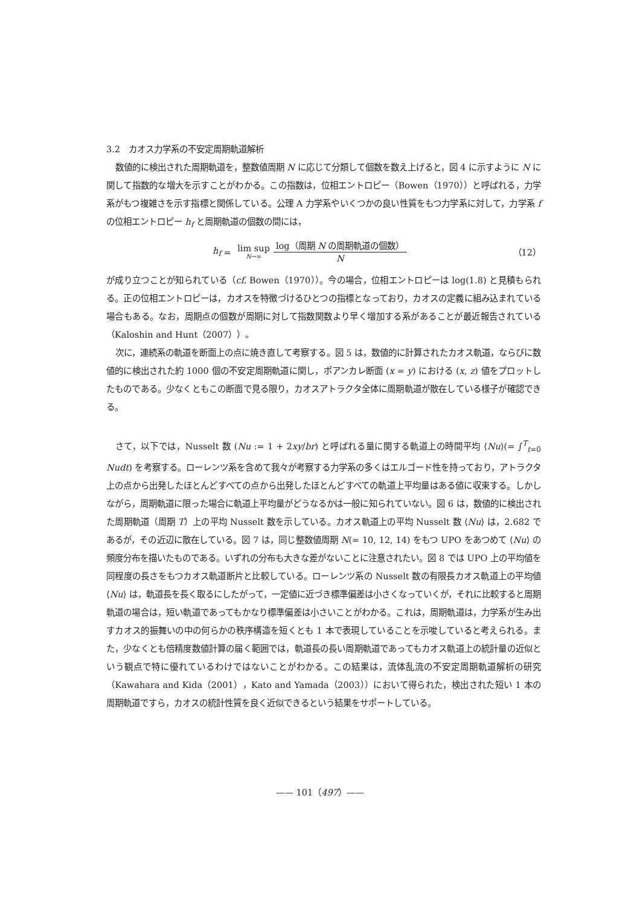3.2　カオス力学系の不安定周期軌道解析
数値的に検出された周期軌道を，整数値周期 N に応じて分類して個数を数え上げると，図 4 に示すように N に関して指数的な増大を示すことがわかる。この指数は，位相エントロピー（Bowen（1970））と呼ばれる，力学系がもつ複雑さを示す指標と関係している。公理 A 力学系やいくつかの良い性質をもつ力学系に対して，力学系 f の位相エントロピー h<sub>f</sub> と周期軌道の個数の間には，
h<sub>f</sub> = lim sup N→∞ log（周期 N の周期軌道の個数） N
（12）
が成り立つことが知られている（cf. Bowen（1970））。今の場合，位相エントロピーは log(1.8) と見積もられる。正の位相エントロピーは，カオスを特徴づけるひとつの指標となっており，カオスの定義に組み込まれている場合もある。なお，周期点の個数が周期に対して指数関数より早く増加する系があることが最近報告されている（Kaloshin and Hunt（2007））。
次に，連続系の軌道を断面上の点に焼き直して考察する。図 5 は，数値的に計算されたカオス軌道，ならびに数値的に検出された約 1000 個の不安定周期軌道に関し，ポアンカレ断面 (x = y) における (x, z) 値をプロットしたものである。少なくともこの断面で見る限り，カオスアトラクタ全体に周期軌道が散在している様子が確認できる。
さて，以下では，Nusselt 数 (Nu := 1 + 2xy/br) と呼ばれる量に関する軌道上の時間平均 ⟨Nu⟩(= ∫<sup>T</sup><sub>t=0</sub> Nudt) を考察する。ローレンツ系を含めて我々が考察する力学系の多くはエルゴード性を持っており，アトラクタ上の点から出発したほとんどすべての点から出発したほとんどすべての軌道上平均量はある値に収束する。しかしながら，周期軌道に限った場合に軌道上平均量がどうなるかは一般に知られていない。図 6 は，数値的に検出された周期軌道（周期 T）上の平均 Nusselt 数を示している。カオス軌道上の平均 Nusselt 数 ⟨Nu⟩ は，2.682 であるが，その近辺に散在している。図 7 は，同じ整数値周期 N(= 10, 12, 14) をもつ UPO をあつめて ⟨Nu⟩ の頻度分布を描いたものである。いずれの分布も大きな差がないことに注意されたい。図 8 では UPO 上の平均値を同程度の長さをもつカオス軌道断片と比較している。ローレンツ系の Nusselt 数の有限長カオス軌道上の平均値 ⟨Nu⟩ は，軌道長を長く取るにしたがって，一定値に近づき標準偏差は小さくなっていくが，それに比較すると周期軌道の場合は，短い軌道であってもかなり標準偏差は小さいことがわかる。これは，周期軌道は，力学系が生み出すカオス的振舞いの中の何らかの秩序構造を短くとも 1 本で表現していることを示唆していると考えられる。また，少なくとも倍精度数値計算の届く範囲では，軌道長の長い周期軌道であってもカオス軌道上の統計量の近似という観点で特に優れているわけではないことがわかる。この結果は，流体乱流の不安定周期軌道解析の研究（Kawahara and Kida（2001），Kato and Yamada（2003））において得られた，検出された短い 1 本の周期軌道ですら，カオスの統計性質を良く近似できるという結果をサポートしている。
—— 101（497）——